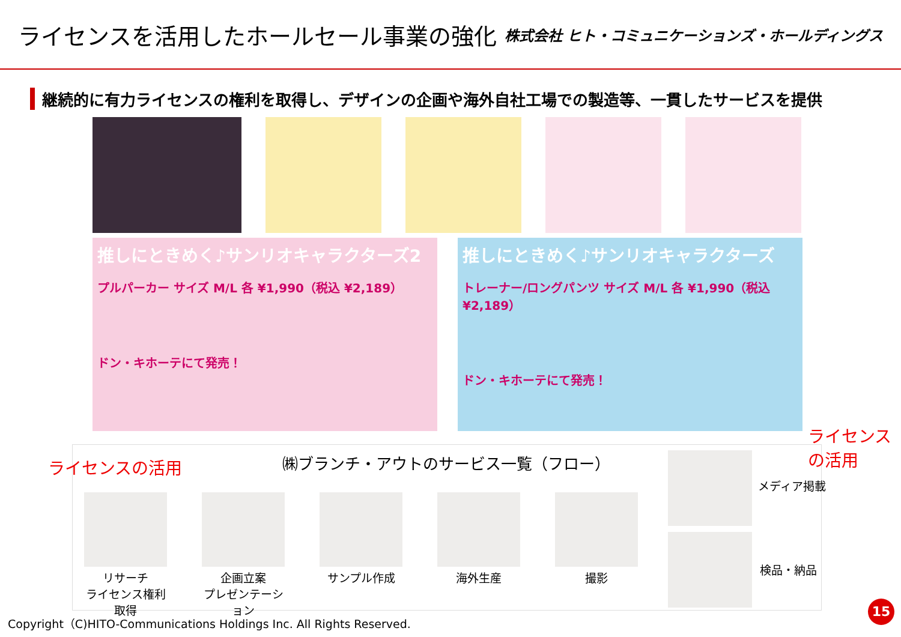ライセンスを活用したホールセール事業の強化
株式会社 ヒト・コミュニケーションズ・ホールディングス
継続的に有力ライセンスの権利を取得し、デザインの企画や海外自社工場での製造等、一貫したサービスを提供
推しにときめく♪サンリオキャラクターズ2
プルパーカー サイズ M/L 各 ¥1,990（税込 ¥2,189）
ドン・キホーテにて発売！
推しにときめく♪サンリオキャラクターズ
トレーナー/ロングパンツ サイズ M/L 各 ¥1,990（税込 ¥2,189）
ドン・キホーテにて発売！
ライセンスの活用
ライセンス
の活用
㈱ブランチ・アウトのサービス一覧（フロー）
リサーチ
ライセンス権利取得
企画立案
プレゼンテーション
サンプル作成 海外生産 撮影
メディア掲載
検品・納品
Copyright（C)HITO-Communications Holdings Inc. All Rights Reserved.
15